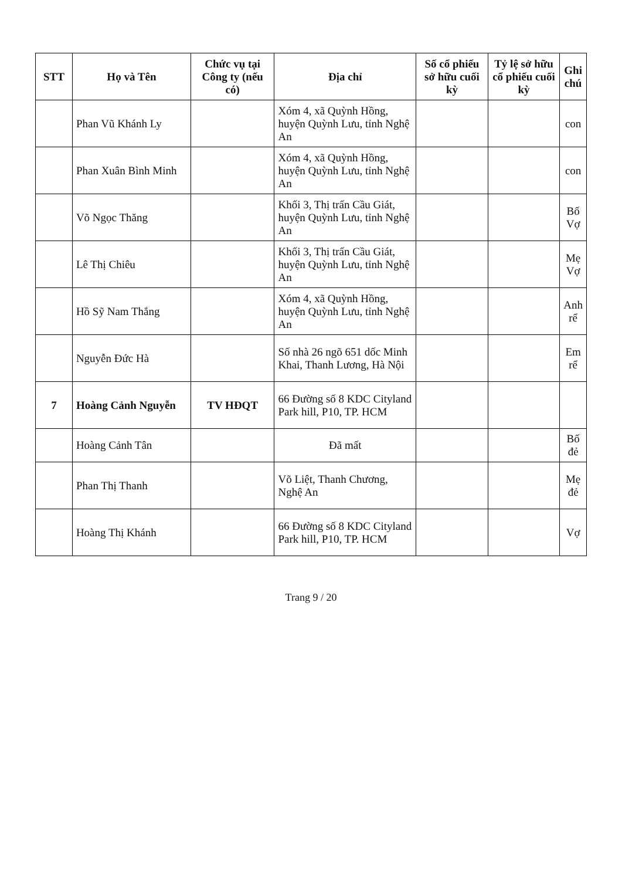| STT | Họ và Tên | Chức vụ tại Công ty (nếu có) | Địa chỉ | Số cổ phiếu sở hữu cuối kỳ | Tỷ lệ sở hữu cổ phiếu cuối kỳ | Ghi chú |
| --- | --- | --- | --- | --- | --- | --- |
| | Phan Vũ Khánh Ly | | Xóm 4, xã Quỳnh Hồng, huyện Quỳnh Lưu, tỉnh Nghệ An | | | con |
| | Phan Xuân Bình Minh | | Xóm 4, xã Quỳnh Hồng, huyện Quỳnh Lưu, tỉnh Nghệ An | | | con |
| | Võ Ngọc Thăng | | Khối 3, Thị trấn Cầu Giát, huyện Quỳnh Lưu, tỉnh Nghệ An | | | Bố Vợ |
| | Lê Thị Chiêu | | Khối 3, Thị trấn Cầu Giát, huyện Quỳnh Lưu, tỉnh Nghệ An | | | Mẹ Vợ |
| | Hồ Sỹ Nam Thắng | | Xóm 4, xã Quỳnh Hồng, huyện Quỳnh Lưu, tỉnh Nghệ An | | | Anh rể |
| | Nguyễn Đức Hà | | Số nhà 26 ngõ 651 dốc Minh Khai, Thanh Lương, Hà Nội | | | Em rể |
| 7 | Hoàng Cảnh Nguyễn | TV HĐQT | 66 Đường số 8 KDC Cityland Park hill, P10, TP. HCM | | | |
| | Hoàng Cảnh Tân | | Đã mất | | | Bố đẻ |
| | Phan Thị Thanh | | Võ Liệt, Thanh Chương, Nghệ An | | | Mẹ đẻ |
| | Hoàng Thị Khánh | | 66 Đường số 8 KDC Cityland Park hill, P10, TP. HCM | | | Vợ |
Trang 9 / 20